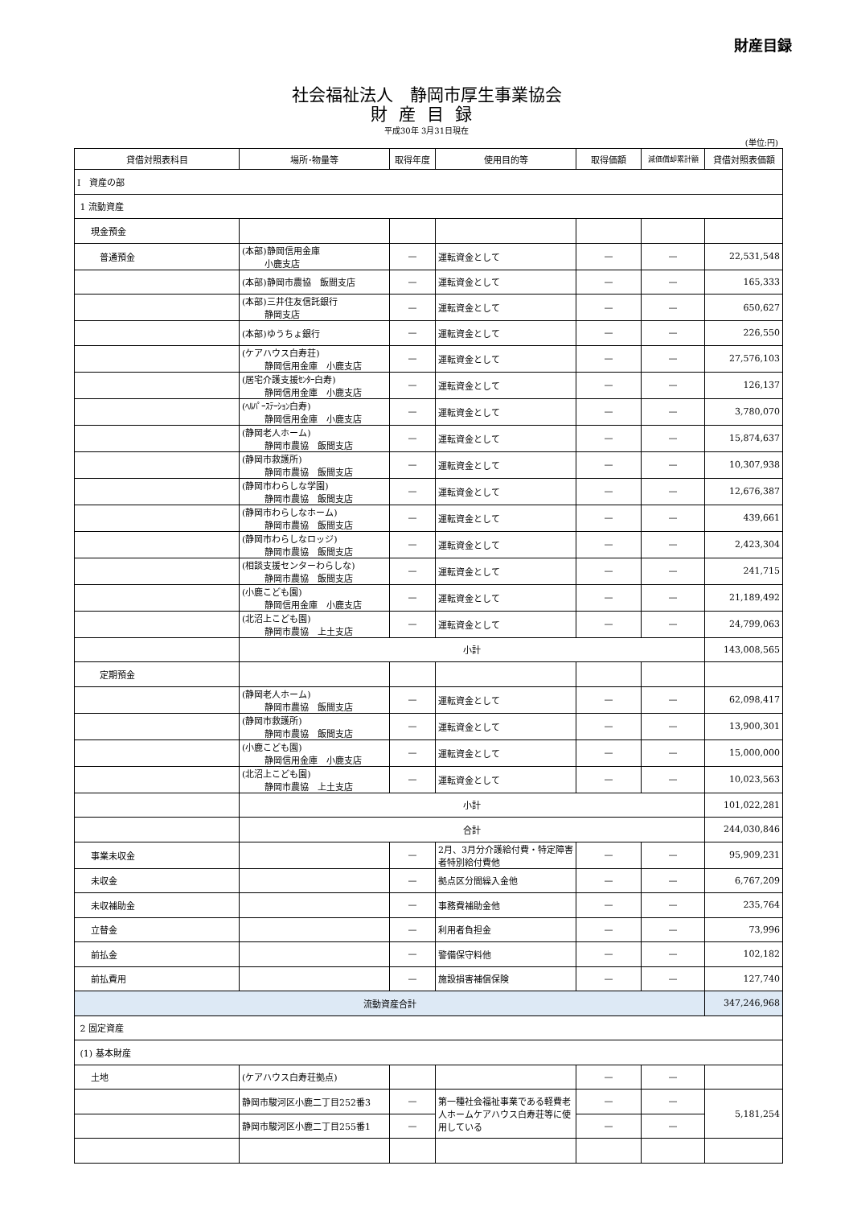財産目録
社会福祉法人　静岡市厚生事業協会
財産目録
平成30年 3月31日現在
(単位:円)
| 貸借対照表科目 | 場所･物量等 | 取得年度 | 使用目的等 | 取得価額 | 減価償却累計額 | 貸借対照表価額 |
| --- | --- | --- | --- | --- | --- | --- |
| Ⅰ 資産の部 | | | | | | |
| 1 流動資産 | | | | | | |
| 現金預金 | | | | | | |
| 普通預金 | (本部)静岡信用金庫 小鹿支店 | — | 運転資金として | — | — | 22,531,548 |
| | (本部)静岡市農協 飯間支店 | — | 運転資金として | — | — | 165,333 |
| | (本部)三井住友信託銀行 静岡支店 | — | 運転資金として | — | — | 650,627 |
| | (本部)ゆうちょ銀行 | — | 運転資金として | — | — | 226,550 |
| | (ケアハウス白寿荘) 静岡信用金庫 小鹿支店 | — | 運転資金として | — | — | 27,576,103 |
| | (居宅介護支援ｾﾝﾀｰ白寿) 静岡信用金庫 小鹿支店 | — | 運転資金として | — | — | 126,137 |
| | (ﾍﾙﾊﾟｰｽﾃｰｼｮﾝ白寿) 静岡信用金庫 小鹿支店 | — | 運転資金として | — | — | 3,780,070 |
| | (静岡老人ホーム) 静岡市農協 飯間支店 | — | 運転資金として | — | — | 15,874,637 |
| | (静岡市救護所) 静岡市農協 飯間支店 | — | 運転資金として | — | — | 10,307,938 |
| | (静岡市わらしな学園) 静岡市農協 飯間支店 | — | 運転資金として | — | — | 12,676,387 |
| | (静岡市わらしなホーム) 静岡市農協 飯間支店 | — | 運転資金として | — | — | 439,661 |
| | (静岡市わらしなロッジ) 静岡市農協 飯間支店 | — | 運転資金として | — | — | 2,423,304 |
| | (相談支援センターわらしな) 静岡市農協 飯間支店 | — | 運転資金として | — | — | 241,715 |
| | (小鹿こども園) 静岡信用金庫 小鹿支店 | — | 運転資金として | — | — | 21,189,492 |
| | (北沼上こども園) 静岡市農協 上土支店 | — | 運転資金として | — | — | 24,799,063 |
| | 小計 | | | | | 143,008,565 |
| 定期預金 | | | | | | |
| | (静岡老人ホーム) 静岡市農協 飯間支店 | — | 運転資金として | — | — | 62,098,417 |
| | (静岡市救護所) 静岡市農協 飯間支店 | — | 運転資金として | — | — | 13,900,301 |
| | (小鹿こども園) 静岡信用金庫 小鹿支店 | — | 運転資金として | — | — | 15,000,000 |
| | (北沼上こども園) 静岡市農協 上土支店 | — | 運転資金として | — | — | 10,023,563 |
| | 小計 | | | | | 101,022,281 |
| | 合計 | | | | | 244,030,846 |
| 事業未収金 | | — | 2月、3月分介護給付費・特定障害者特別給付費他 | — | — | 95,909,231 |
| 未収金 | | — | 拠点区分間繰入金他 | — | — | 6,767,209 |
| 未収補助金 | | — | 事務費補助金他 | — | — | 235,764 |
| 立替金 | | — | 利用者負担金 | — | — | 73,996 |
| 前払金 | | — | 警備保守料他 | — | — | 102,182 |
| 前払費用 | | — | 施設損害補償保険 | — | — | 127,740 |
| 流動資産合計 | | | | | | 347,246,968 |
| 2 固定資産 | | | | | | |
| (1) 基本財産 | | | | | | |
| 土地 | (ケアハウス白寿荘拠点) | | | — | — | |
| | 静岡市駿河区小鹿二丁目252番3 | — | 第一種社会福祉事業である軽費老人ホームケアハウス白寿荘等に使用している | — | — | 5,181,254 |
| | 静岡市駿河区小鹿二丁目255番1 | — | | — | — | |